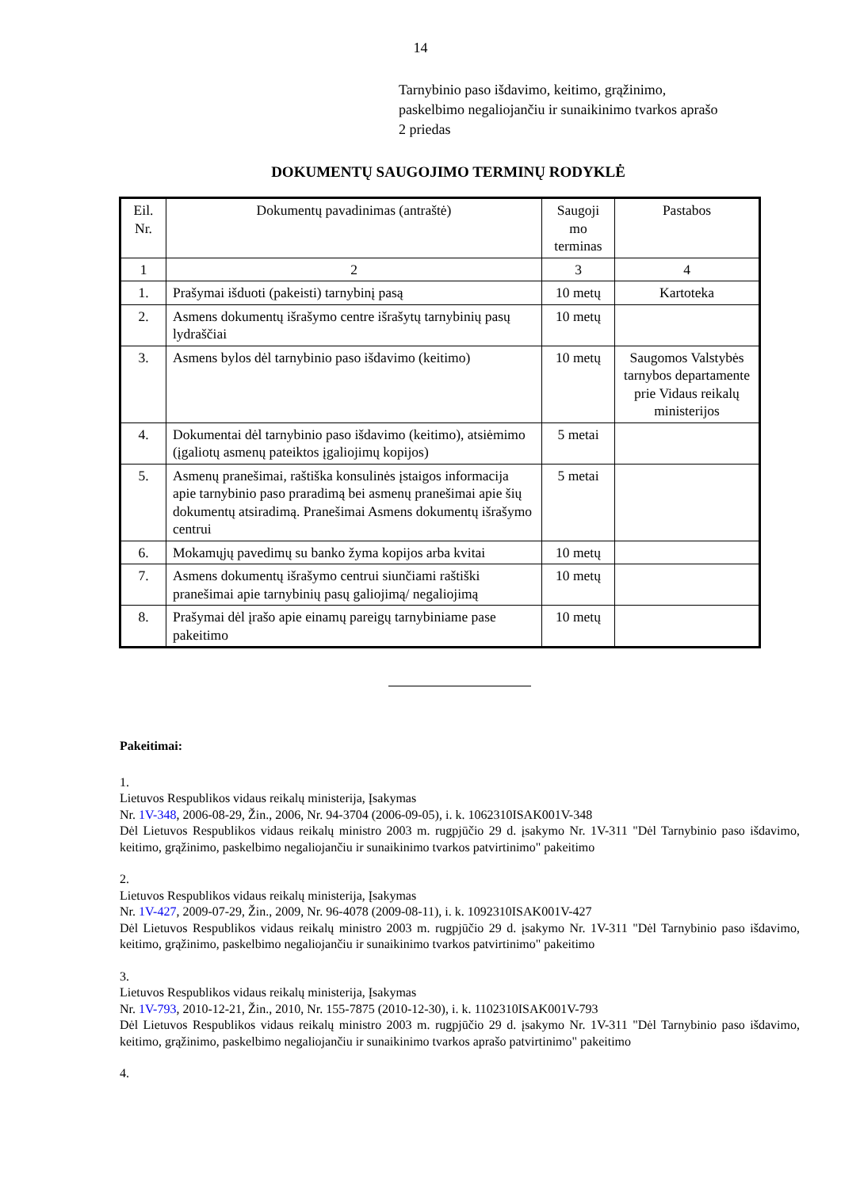14
Tarnybinio paso išdavimo, keitimo, grąžinimo,
paskelbimo negaliojančiu ir sunaikinimo tvarkos aprašo
2 priedas
DOKUMENTŲ SAUGOJIMO TERMINŲ RODYKLĖ
| Eil. Nr. | Dokumentų pavadinimas (antraštė) | Saugoji mo terminas | Pastabos |
| 1 | 2 | 3 | 4 |
| 1. | Prašymai išduoti (pakeisti) tarnybinį pasą | 10 metų | Kartoteka |
| 2. | Asmens dokumentų išrašymo centre išrašytų tarnybinių pasų lydraščiai | 10 metų | |
| 3. | Asmens bylos dėl tarnybinio paso išdavimo (keitimo) | 10 metų | Saugomos Valstybės tarnybos departamente prie Vidaus reikalų ministerijos |
| 4. | Dokumentai dėl tarnybinio paso išdavimo (keitimo), atsiėmimo (įgaliotų asmenų pateiktos įgaliojimų kopijos) | 5 metai | |
| 5. | Asmenų pranešimai, raštiška konsulinės įstaigos informacija apie tarnybinio paso praradimą bei asmenų pranešimai apie šių dokumentų atsiradimą. Pranešimai Asmens dokumentų išrašymo centrui | 5 metai | |
| 6. | Mokamųjų pavedimų su banko žyma kopijos arba kvitai | 10 metų | |
| 7. | Asmens dokumentų išrašymo centrui siunčiami raštiški pranešimai apie tarnybinių pasų galiojimą/ negaliojimą | 10 metų | |
| 8. | Prašymai dėl įrašo apie einamų pareigų tarnybiniame pase pakeitimo | 10 metų | |
Pakeitimai:
1.
Lietuvos Respublikos vidaus reikalų ministerija, Įsakymas
Nr. 1V-348, 2006-08-29, Žin., 2006, Nr. 94-3704 (2006-09-05), i. k. 1062310ISAK001V-348
Dėl Lietuvos Respublikos vidaus reikalų ministro 2003 m. rugpjūčio 29 d. įsakymo Nr. 1V-311 "Dėl Tarnybinio paso išdavimo, keitimo, grąžinimo, paskelbimo negaliojančiu ir sunaikinimo tvarkos patvirtinimo" pakeitimo
2.
Lietuvos Respublikos vidaus reikalų ministerija, Įsakymas
Nr. 1V-427, 2009-07-29, Žin., 2009, Nr. 96-4078 (2009-08-11), i. k. 1092310ISAK001V-427
Dėl Lietuvos Respublikos vidaus reikalų ministro 2003 m. rugpjūčio 29 d. įsakymo Nr. 1V-311 "Dėl Tarnybinio paso išdavimo, keitimo, grąžinimo, paskelbimo negaliojančiu ir sunaikinimo tvarkos patvirtinimo" pakeitimo
3.
Lietuvos Respublikos vidaus reikalų ministerija, Įsakymas
Nr. 1V-793, 2010-12-21, Žin., 2010, Nr. 155-7875 (2010-12-30), i. k. 1102310ISAK001V-793
Dėl Lietuvos Respublikos vidaus reikalų ministro 2003 m. rugpjūčio 29 d. įsakymo Nr. 1V-311 "Dėl Tarnybinio paso išdavimo, keitimo, grąžinimo, paskelbimo negaliojančiu ir sunaikinimo tvarkos aprašo patvirtinimo" pakeitimo
4.